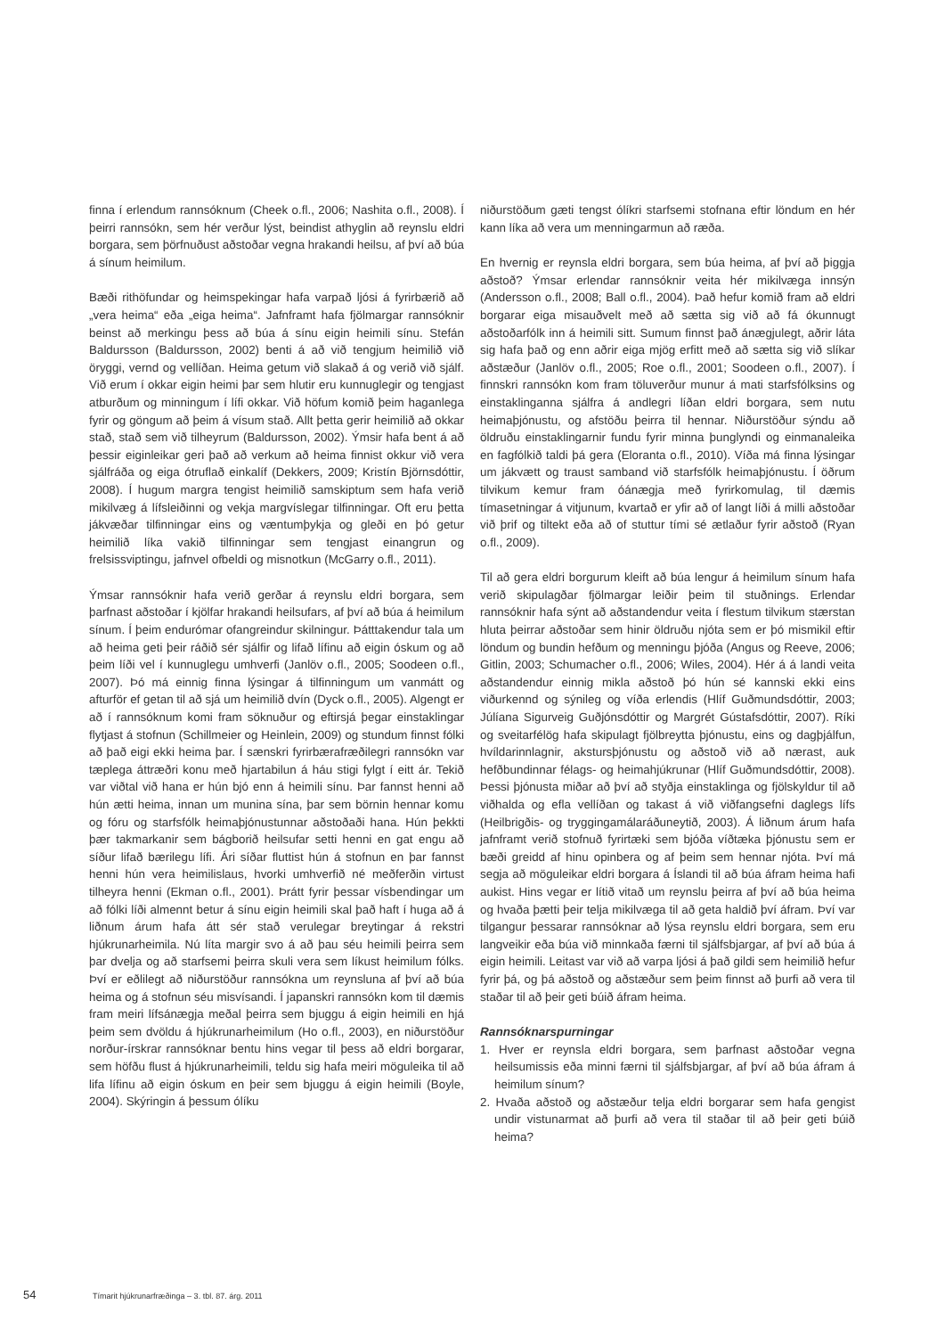finna í erlendum rannsóknum (Cheek o.fl., 2006; Nashita o.fl., 2008). Í þeirri rannsókn, sem hér verður lýst, beindist athyglin að reynslu eldri borgara, sem þörfnuðust aðstoðar vegna hrakandi heilsu, af því að búa á sínum heimilum.
Bæði rithöfundar og heimspekingar hafa varpað ljósi á fyrirbærið að „vera heima“ eða „eiga heima“. Jafnframt hafa fjölmargar rannsóknir beinst að merkingu þess að búa á sínu eigin heimili sínu. Stefán Baldursson (Baldursson, 2002) benti á að við tengjum heimilið við öryggi, vernd og vellíðan. Heima getum við slakað á og verið við sjálf. Við erum í okkar eigin heimi þar sem hlutir eru kunnuglegir og tengjast atburðum og minningum í lífi okkar. Við höfum komið þeim haganlega fyrir og göngum að þeim á vísum stað. Allt þetta gerir heimilið að okkar stað, stað sem við tilheyrum (Baldursson, 2002). Ýmsir hafa bent á að þessir eiginleikar geri það að verkum að heima finnist okkur við vera sjálfráða og eiga ótruflað einkalíf (Dekkers, 2009; Kristín Björnsdóttir, 2008). Í hugum margra tengist heimilið samskiptum sem hafa verið mikilvæg á lífsleiðinni og vekja margvíslegar tilfinningar. Oft eru þetta jákvæðar tilfinningar eins og væntumþykja og gleði en þó getur heimilið líka vakið tilfinningar sem tengjast einangrun og frelsissviptingu, jafnvel ofbeldi og misnotkun (McGarry o.fl., 2011).
Ýmsar rannsóknir hafa verið gerðar á reynslu eldri borgara, sem þarfnast aðstoðar í kjölfar hrakandi heilsufars, af því að búa á heimilum sínum. Í þeim endurómar ofangreindur skilningur. Þátttakendur tala um að heima geti þeir ráðið sér sjálfir og lifað lífinu að eigin óskum og að þeim líði vel í kunnuglegu umhverfi (Janlöv o.fl., 2005; Soodeen o.fl., 2007). Þó má einnig finna lýsingar á tilfinningum um vanmátt og afturför ef getan til að sjá um heimilið dvín (Dyck o.fl., 2005). Algengt er að í rannsóknum komi fram söknuður og eftirsjá þegar einstaklingar flytjast á stofnun (Schillmeier og Heinlein, 2009) og stundum finnst fólki að það eigi ekki heima þar. Í sænskri fyrirbærafræðilegri rannsókn var tæplega áttræðri konu með hjartabilun á háu stigi fylgt í eitt ár. Tekið var viðtal við hana er hún bjó enn á heimili sínu. Þar fannst henni að hún ætti heima, innan um munina sína, þar sem börnin hennar komu og fóru og starfsfólk heimaþjónustunnar aðstoðaði hana. Hún þekkti þær takmarkanir sem bágborið heilsufar setti henni en gat engu að síður lifað bærilegu lífi. Ári síðar fluttist hún á stofnun en þar fannst henni hún vera heimilislaus, hvorki umhverfið né meðferðin virtust tilheyra henni (Ekman o.fl., 2001). Þrátt fyrir þessar vísbendingar um að fólki líði almennt betur á sínu eigin heimili skal það haft í huga að á liðnum árum hafa átt sér stað verulegar breytingar á rekstri hjúkrunarheimila. Nú líta margir svo á að þau séu heimili þeirra sem þar dvelja og að starfsemi þeirra skuli vera sem líkust heimilum fólks. Því er eðlilegt að niðurstöður rannsókna um reynsluna af því að búa heima og á stofnun séu misvísandi. Í japanskri rannsókn kom til dæmis fram meiri lífsánægja meðal þeirra sem bjuggu á eigin heimili en hjá þeim sem dvöldu á hjúkrunarheimilum (Ho o.fl., 2003), en niðurstöður norður-írskrar rannsóknar bentu hins vegar til þess að eldri borgarar, sem höfðu flust á hjúkrunarheimili, teldu sig hafa meiri möguleika til að lifa lífinu að eigin óskum en þeir sem bjuggu á eigin heimili (Boyle, 2004). Skýringin á þessum ólíku
niðurstöðum gæti tengst ólíkri starfsemi stofnana eftir löndum en hér kann líka að vera um menningarmun að ræða.
En hvernig er reynsla eldri borgara, sem búa heima, af því að þiggja aðstoð? Ýmsar erlendar rannsóknir veita hér mikilvæga innsýn (Andersson o.fl., 2008; Ball o.fl., 2004). Það hefur komið fram að eldri borgarar eiga misauðvelt með að sætta sig við að fá ókunnugt aðstoðarfólk inn á heimili sitt. Sumum finnst það ánægjulegt, aðrir láta sig hafa það og enn aðrir eiga mjög erfitt með að sætta sig við slíkar aðstæður (Janlöv o.fl., 2005; Roe o.fl., 2001; Soodeen o.fl., 2007). Í finnskri rannsókn kom fram töluverður munur á mati starfsfólksins og einstaklinganna sjálfra á andlegri líðan eldri borgara, sem nutu heimaþjónustu, og afstöðu þeirra til hennar. Niðurstöður sýndu að öldruðu einstaklingarnir fundu fyrir minna þunglyndi og einmanaleika en fagfólkið taldi þá gera (Eloranta o.fl., 2010). Víða má finna lýsingar um jákvætt og traust samband við starfsfólk heimaþjónustu. Í öðrum tilvikum kemur fram óánægja með fyrirkomulag, til dæmis tímasetningar á vitjunum, kvartað er yfir að of langt líði á milli aðstoðar við þrif og tiltekt eða að of stuttur tími sé ætlaður fyrir aðstoð (Ryan o.fl., 2009).
Til að gera eldri borgurum kleift að búa lengur á heimilum sínum hafa verið skipulagðar fjölmargar leiðir þeim til stuðnings. Erlendar rannsóknir hafa sýnt að aðstandendur veita í flestum tilvikum stærstan hluta þeirrar aðstoðar sem hinir öldruðu njóta sem er þó mismikil eftir löndum og bundin hefðum og menningu þjóða (Angus og Reeve, 2006; Gitlin, 2003; Schumacher o.fl., 2006; Wiles, 2004). Hér á á landi veita aðstandendur einnig mikla aðstoð þó hún sé kannski ekki eins viðurkennd og sýnileg og víða erlendis (Hlíf Guðmundsdóttir, 2003; Júlíana Sigurveig Guðjónsdóttir og Margrét Gústafsdóttir, 2007). Ríki og sveitarfélög hafa skipulagt fjölbreytta þjónustu, eins og dagþjálfun, hvíldarinnlagnir, akstursþjónustu og aðstoð við að nærast, auk hefðbundinnar félags- og heimahjúkrunar (Hlíf Guðmundsdóttir, 2008). Þessi þjónusta miðar að því að styðja einstaklinga og fjölskyldur til að viðhalda og efla vellíðan og takast á við viðfangsefni daglegs lífs (Heilbrigðis- og tryggingamálaráðuneytið, 2003). Á liðnum árum hafa jafnframt verið stofnuð fyrirtæki sem bjóða víðtæka þjónustu sem er bæði greidd af hinu opinbera og af þeim sem hennar njóta. Því má segja að möguleikar eldri borgara á Íslandi til að búa áfram heima hafi aukist. Hins vegar er lítið vitað um reynslu þeirra af því að búa heima og hvaða þætti þeir telja mikilvæga til að geta haldið því áfram. Því var tilgangur þessarar rannsóknar að lýsa reynslu eldri borgara, sem eru langveikir eða búa við minnkaða færni til sjálfsbjargar, af því að búa á eigin heimili. Leitast var við að varpa ljósi á það gildi sem heimilið hefur fyrir þá, og þá aðstoð og aðstæður sem þeim finnst að þurfi að vera til staðar til að þeir geti búið áfram heima.
Rannsóknarspurningar
1. Hver er reynsla eldri borgara, sem þarfnast aðstoðar vegna heilsumissis eða minni færni til sjálfsbjargar, af því að búa áfram á heimilum sínum?
2. Hvaða aðstoð og aðstæður telja eldri borgarar sem hafa gengist undir vistunarmat að þurfi að vera til staðar til að þeir geti búið heima?
54 Tímarit hjúkrunarfræðinga – 3. tbl. 87. árg. 2011